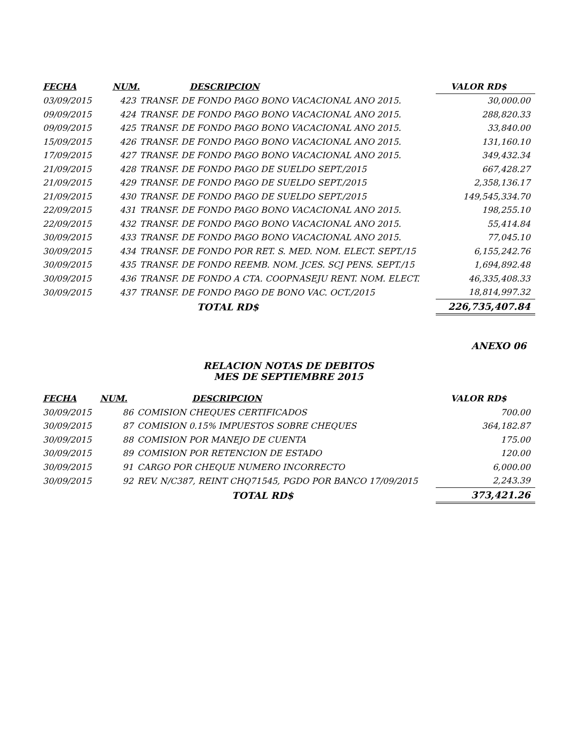| FECHA | NUM. | DESCRIPCION | VALOR RD$ |
| --- | --- | --- | --- |
| 03/09/2015 | 423 | TRANSF. DE FONDO PAGO BONO VACACIONAL ANO 2015. | 30,000.00 |
| 09/09/2015 | 424 | TRANSF. DE FONDO PAGO BONO VACACIONAL ANO 2015. | 288,820.33 |
| 09/09/2015 | 425 | TRANSF. DE FONDO PAGO BONO VACACIONAL ANO 2015. | 33,840.00 |
| 15/09/2015 | 426 | TRANSF. DE FONDO PAGO BONO VACACIONAL ANO 2015. | 131,160.10 |
| 17/09/2015 | 427 | TRANSF. DE FONDO PAGO BONO VACACIONAL ANO 2015. | 349,432.34 |
| 21/09/2015 | 428 | TRANSF. DE FONDO PAGO DE SUELDO SEPT./2015 | 667,428.27 |
| 21/09/2015 | 429 | TRANSF. DE FONDO PAGO DE SUELDO SEPT./2015 | 2,358,136.17 |
| 21/09/2015 | 430 | TRANSF. DE FONDO PAGO DE SUELDO SEPT./2015 | 149,545,334.70 |
| 22/09/2015 | 431 | TRANSF. DE FONDO PAGO BONO VACACIONAL ANO 2015. | 198,255.10 |
| 22/09/2015 | 432 | TRANSF. DE FONDO PAGO BONO VACACIONAL ANO 2015. | 55,414.84 |
| 30/09/2015 | 433 | TRANSF. DE FONDO PAGO BONO VACACIONAL ANO 2015. | 77,045.10 |
| 30/09/2015 | 434 | TRANSF. DE FONDO POR RET. S. MED. NOM. ELECT. SEPT./15 | 6,155,242.76 |
| 30/09/2015 | 435 | TRANSF. DE FONDO REEMB. NOM. JCES. SCJ PENS. SEPT./15 | 1,694,892.48 |
| 30/09/2015 | 436 | TRANSF. DE FONDO A CTA. COOPNASEJU RENT. NOM. ELECT. | 46,335,408.33 |
| 30/09/2015 | 437 | TRANSF. DE FONDO PAGO DE BONO VAC. OCT./2015 | 18,814,997.32 |
| | | TOTAL RD$ | 226,735,407.84 |
ANEXO 06
RELACION NOTAS DE DEBITOS
MES DE SEPTIEMBRE 2015
| FECHA | NUM. | DESCRIPCION | VALOR RD$ |
| --- | --- | --- | --- |
| 30/09/2015 | 86 | COMISION CHEQUES CERTIFICADOS | 700.00 |
| 30/09/2015 | 87 | COMISION 0.15% IMPUESTOS SOBRE CHEQUES | 364,182.87 |
| 30/09/2015 | 88 | COMISION POR MANEJO DE CUENTA | 175.00 |
| 30/09/2015 | 89 | COMISION POR RETENCION DE ESTADO | 120.00 |
| 30/09/2015 | 91 | CARGO POR CHEQUE NUMERO INCORRECTO | 6,000.00 |
| 30/09/2015 | 92 | REV. N/C387, REINT CHQ71545, PGDO POR BANCO 17/09/2015 | 2,243.39 |
| | | TOTAL RD$ | 373,421.26 |